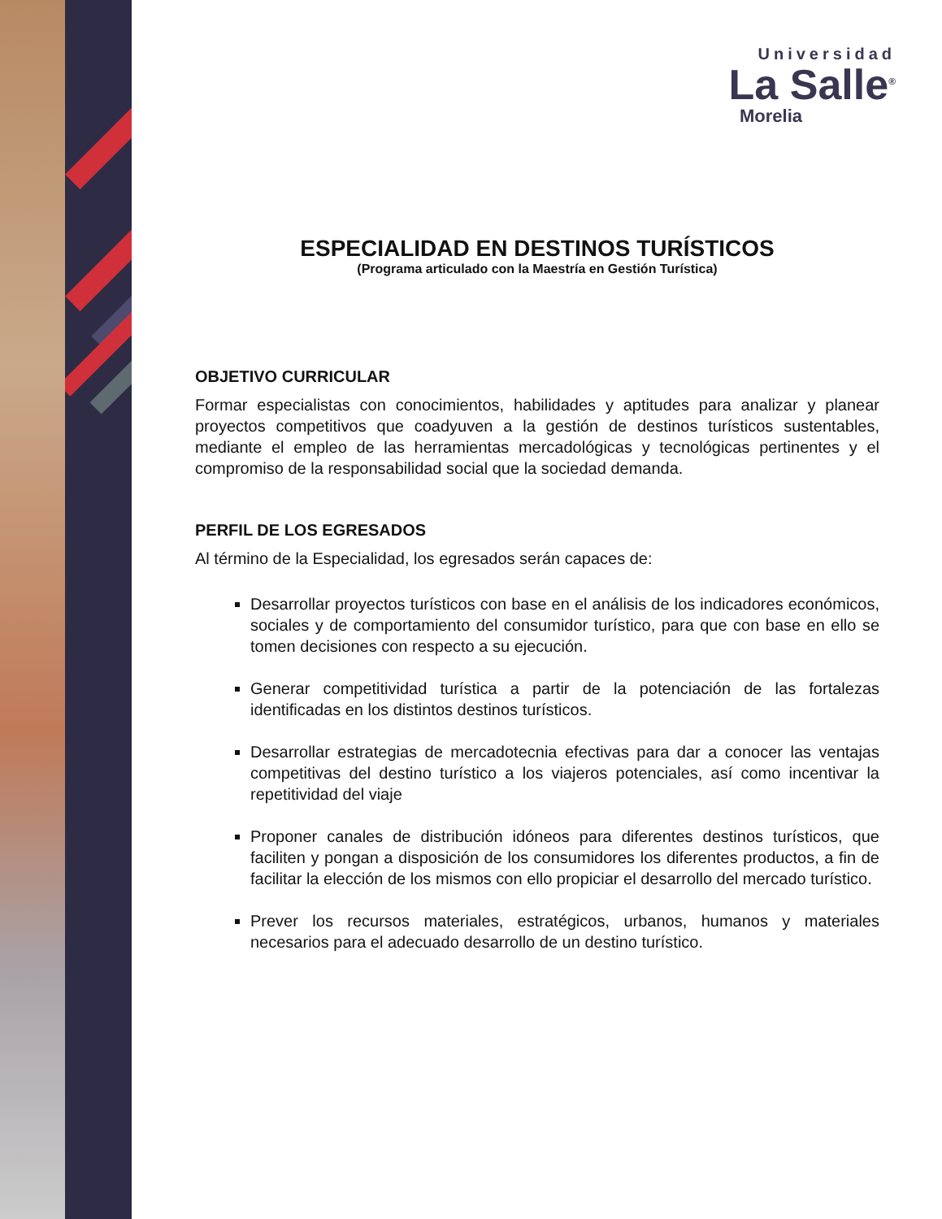Universidad
La Salle<sup>®</sup>
Morelia
ESPECIALIDAD EN DESTINOS TURÍSTICOS
(Programa articulado con la Maestría en Gestión Turística)
OBJETIVO CURRICULAR
Formar especialistas con conocimientos, habilidades y aptitudes para analizar y planear proyectos competitivos que coadyuven a la gestión de destinos turísticos sustentables, mediante el empleo de las herramientas mercadológicas y tecnológicas pertinentes y el compromiso de la responsabilidad social que la sociedad demanda.
PERFIL DE LOS EGRESADOS
Al término de la Especialidad, los egresados serán capaces de:
Desarrollar proyectos turísticos con base en el análisis de los indicadores económicos, sociales y de comportamiento del consumidor turístico, para que con base en ello se tomen decisiones con respecto a su ejecución.
Generar competitividad turística a partir de la potenciación de las fortalezas identificadas en los distintos destinos turísticos.
Desarrollar estrategias de mercadotecnia efectivas para dar a conocer las ventajas competitivas del destino turístico a los viajeros potenciales, así como incentivar la repetitividad del viaje
Proponer canales de distribución idóneos para diferentes destinos turísticos, que faciliten y pongan a disposición de los consumidores los diferentes productos, a fin de facilitar la elección de los mismos con ello propiciar el desarrollo del mercado turístico.
Prever los recursos materiales, estratégicos, urbanos, humanos y materiales necesarios para el adecuado desarrollo de un destino turístico.